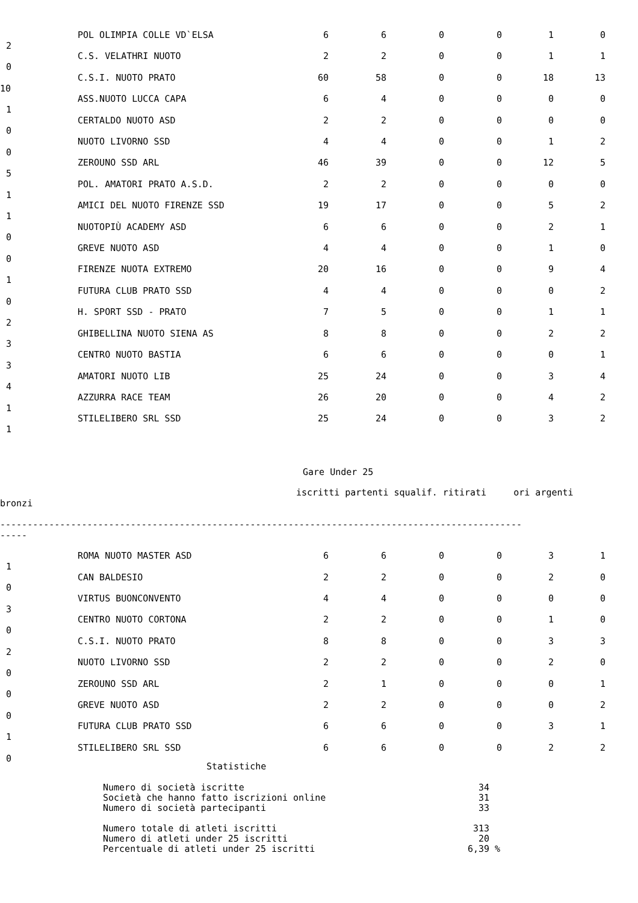| | POL OLIMPIA COLLE VD`ELSA | 6 | 6 | 0 | 0 | 1 | 0 | |
| 2 | | | | | | | | |
| | C.S. VELATHRI NUOTO | 2 | 2 | 0 | 0 | 1 | 1 | |
| 0 | | | | | | | | |
| | C.S.I. NUOTO PRATO | 60 | 58 | 0 | 0 | 18 | 13 | |
| 10 | | | | | | | | |
| | ASS.NUOTO LUCCA CAPA | 6 | 4 | 0 | 0 | 0 | 0 | |
| 1 | | | | | | | | |
| | CERTALDO NUOTO ASD | 2 | 2 | 0 | 0 | 0 | 0 | |
| 0 | | | | | | | | |
| | NUOTO LIVORNO SSD | 4 | 4 | 0 | 0 | 1 | 2 | |
| 0 | | | | | | | | |
| | ZEROUNO SSD ARL | 46 | 39 | 0 | 0 | 12 | 5 | |
| 5 | | | | | | | | |
| | POL. AMATORI PRATO A.S.D. | 2 | 2 | 0 | 0 | 0 | 0 | |
| 1 | | | | | | | | |
| | AMICI DEL NUOTO FIRENZE SSD | 19 | 17 | 0 | 0 | 5 | 2 | |
| 1 | | | | | | | | |
| | NUOTOPIÙ ACADEMY ASD | 6 | 6 | 0 | 0 | 2 | 1 | |
| 0 | | | | | | | | |
| | GREVE NUOTO ASD | 4 | 4 | 0 | 0 | 1 | 0 | |
| 0 | | | | | | | | |
| | FIRENZE NUOTA EXTREMO | 20 | 16 | 0 | 0 | 9 | 4 | |
| 1 | | | | | | | | |
| | FUTURA CLUB PRATO SSD | 4 | 4 | 0 | 0 | 0 | 2 | |
| 0 | | | | | | | | |
| | H. SPORT SSD - PRATO | 7 | 5 | 0 | 0 | 1 | 1 | |
| 2 | | | | | | | | |
| | GHIBELLINA NUOTO SIENA AS | 8 | 8 | 0 | 0 | 2 | 2 | |
| 3 | | | | | | | | |
| | CENTRO NUOTO BASTIA | 6 | 6 | 0 | 0 | 0 | 1 | |
| 3 | | | | | | | | |
| | AMATORI NUOTO LIB | 25 | 24 | 0 | 0 | 3 | 4 | |
| 4 | | | | | | | | |
| | AZZURRA RACE TEAM | 26 | 20 | 0 | 0 | 4 | 2 | |
| 1 | | | | | | | | |
| | STILELIBERO SRL SSD | 25 | 24 | 0 | 0 | 3 | 2 | |
| 1 | | | | | | | | |
Gare Under 25
iscritti partenti squalif. ritirati ori argenti
bronzi
------------------------------------------------------------------------------------------------
-----
| | ROMA NUOTO MASTER ASD | 6 | 6 | 0 | 0 | 3 | 1 | |
| 1 | | | | | | | | |
| | CAN BALDESIO | 2 | 2 | 0 | 0 | 2 | 0 | |
| 0 | | | | | | | | |
| | VIRTUS BUONCONVENTO | 4 | 4 | 0 | 0 | 0 | 0 | |
| 3 | | | | | | | | |
| | CENTRO NUOTO CORTONA | 2 | 2 | 0 | 0 | 1 | 0 | |
| 0 | | | | | | | | |
| | C.S.I. NUOTO PRATO | 8 | 8 | 0 | 0 | 3 | 3 | |
| 2 | | | | | | | | |
| | NUOTO LIVORNO SSD | 2 | 2 | 0 | 0 | 2 | 0 | |
| 0 | | | | | | | | |
| | ZEROUNO SSD ARL | 2 | 1 | 0 | 0 | 0 | 1 | |
| 0 | | | | | | | | |
| | GREVE NUOTO ASD | 2 | 2 | 0 | 0 | 0 | 2 | |
| 0 | | | | | | | | |
| | FUTURA CLUB PRATO SSD | 6 | 6 | 0 | 0 | 3 | 1 | |
| 1 | | | | | | | | |
| | STILELIBERO SRL SSD | 6 | 6 | 0 | 0 | 2 | 2 | |
| 0 | | | | | | | | |
Statistiche
| Numero di società iscritte | 34 | |
| Società che hanno fatto iscrizioni online | 31 | |
| Numero di società partecipanti | 33 | |
| Numero totale di atleti iscritti | 313 | |
| Numero di atleti under 25 iscritti | 20 | |
| Percentuale di atleti under 25 iscritti | 6,39 | % |